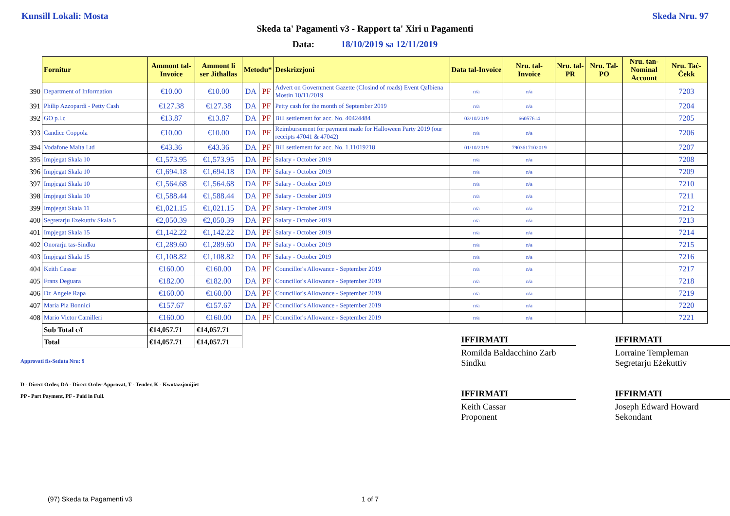Kunsill Lokali: Mosta Skeda Nru. 97
Skeda ta' Pagamenti v3 - Rapport ta' Xiri u Pagamenti
Data: 18/10/2019 sa 12/11/2019
| | Fornitur | Ammont tal-Invoice | Ammont li ser Jitħallas | Metodu* | | Deskrizzjoni | Data tal-Invoice | Nru. tal-Invoice | Nru. tal-PR | Nru. Tal-PO | Nru. tan-Nominal Account | Nru. Taċ-Ċekk |
| 390 | Department of Information | €10.00 | €10.00 | DA | PF | Advert on Government Gazette (Closind of roads) Event Qalbiena Mostin 10/11/2019 | n/a | n/a | | | | 7203 |
| 391 | Philip Azzopardi - Petty Cash | €127.38 | €127.38 | DA | PF | Petty cash for the month of September 2019 | n/a | n/a | | | | 7204 |
| 392 | GO p.l.c | €13.87 | €13.87 | DA | PF | Bill settlement for acc. No. 40424484 | 03/10/2019 | 66057614 | | | | 7205 |
| 393 | Candice Coppola | €10.00 | €10.00 | DA | PF | Reimbursement for payment made for Halloween Party 2019 (our receipts 47041 & 47042) | n/a | n/a | | | | 7206 |
| 394 | Vodafone Malta Ltd | €43.36 | €43.36 | DA | PF | Bill settlement for acc. No. 1.11019218 | 01/10/2019 | 7903617102019 | | | | 7207 |
| 395 | Impjegat Skala 10 | €1,573.95 | €1,573.95 | DA | PF | Salary - October 2019 | n/a | n/a | | | | 7208 |
| 396 | Impjegat Skala 10 | €1,694.18 | €1,694.18 | DA | PF | Salary - October 2019 | n/a | n/a | | | | 7209 |
| 397 | Impjegat Skala 10 | €1,564.68 | €1,564.68 | DA | PF | Salary - October 2019 | n/a | n/a | | | | 7210 |
| 398 | Impjegat Skala 10 | €1,588.44 | €1,588.44 | DA | PF | Salary - October 2019 | n/a | n/a | | | | 7211 |
| 399 | Impjegat Skala 11 | €1,021.15 | €1,021.15 | DA | PF | Salary - October 2019 | n/a | n/a | | | | 7212 |
| 400 | Segretarju Ezekuttiv Skala 5 | €2,050.39 | €2,050.39 | DA | PF | Salary - October 2019 | n/a | n/a | | | | 7213 |
| 401 | Impjegat Skala 15 | €1,142.22 | €1,142.22 | DA | PF | Salary - October 2019 | n/a | n/a | | | | 7214 |
| 402 | Onorarju tas-Sindku | €1,289.60 | €1,289.60 | DA | PF | Salary - October 2019 | n/a | n/a | | | | 7215 |
| 403 | Impjegat Skala 15 | €1,108.82 | €1,108.82 | DA | PF | Salary - October 2019 | n/a | n/a | | | | 7216 |
| 404 | Keith Cassar | €160.00 | €160.00 | DA | PF | Councillor's Allowance - September 2019 | n/a | n/a | | | | 7217 |
| 405 | Frans Deguara | €182.00 | €182.00 | DA | PF | Councillor's Allowance - September 2019 | n/a | n/a | | | | 7218 |
| 406 | Dr. Angele Rapa | €160.00 | €160.00 | DA | PF | Councillor's Allowance - September 2019 | n/a | n/a | | | | 7219 |
| 407 | Maria Pia Bonnici | €157.67 | €157.67 | DA | PF | Councillor's Allowance - September 2019 | n/a | n/a | | | | 7220 |
| 408 | Mario Victor Camilleri | €160.00 | €160.00 | DA | PF | Councillor's Allowance - September 2019 | n/a | n/a | | | | 7221 |
| | Sub Total c/f | €14,057.71 | €14,057.71 | | | | | | | | | |
| | Total | €14,057.71 | €14,057.71 | | | | | | | | | |
Approvati fis-Seduta Nru: 9
D - Direct Order, DA - Direct Order Approvat, T - Tender, K - Kwotazzjonijiet
PP - Part Payment, PF - Paid in Full.
IFFIRMATI
Romilda Baldacchino Zarb
Sindku
IFFIRMATI
Keith Cassar
Proponent
IFFIRMATI
Lorraine Templeman
Segretarju Eżekuttiv
IFFIRMATI
Joseph Edward Howard
Sekondant
(97) Skeda ta Pagamenti v3 1 of 7